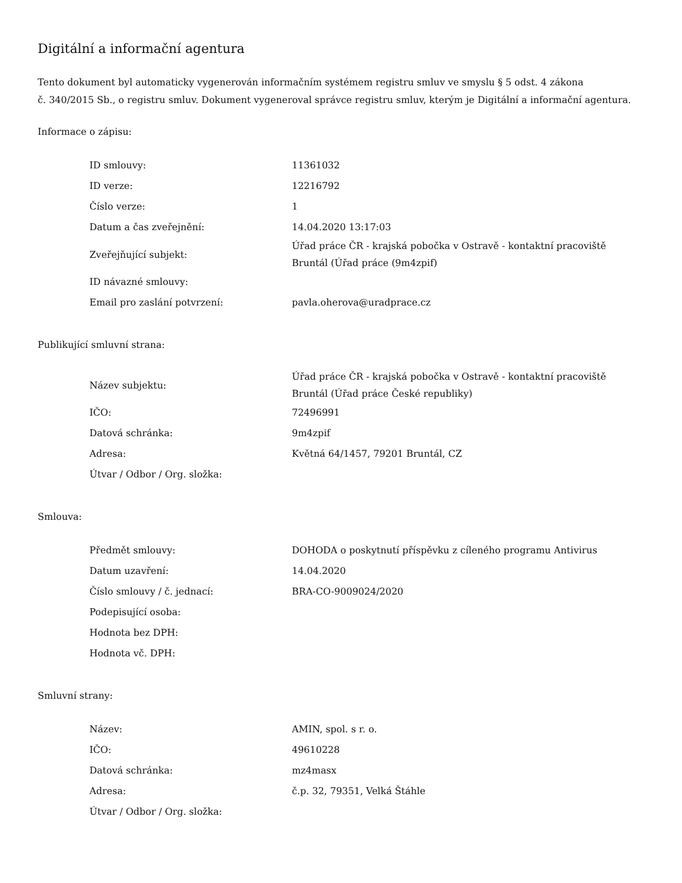Digitální a informační agentura
Tento dokument byl automaticky vygenerován informačním systémem registru smluv ve smyslu § 5 odst. 4 zákona
č. 340/2015 Sb., o registru smluv. Dokument vygeneroval správce registru smluv, kterým je Digitální a informační agentura.
Informace o zápisu:
| ID smlouvy: | 11361032 |
| ID verze: | 12216792 |
| Číslo verze: | 1 |
| Datum a čas zveřejnění: | 14.04.2020 13:17:03 |
| Zveřejňující subjekt: | Úřad práce ČR - krajská pobočka v Ostravě - kontaktní pracoviště Bruntál (Úřad práce (9m4zpif) |
| ID návazné smlouvy: | |
| Email pro zaslání potvrzení: | pavla.oherova@uradprace.cz |
Publikující smluvní strana:
| Název subjektu: | Úřad práce ČR - krajská pobočka v Ostravě - kontaktní pracoviště Bruntál (Úřad práce České republiky) |
| IČO: | 72496991 |
| Datová schránka: | 9m4zpif |
| Adresa: | Květná 64/1457, 79201 Bruntál, CZ |
| Útvar / Odbor / Org. složka: | |
Smlouva:
| Předmět smlouvy: | DOHODA o poskytnutí příspěvku z cíleného programu Antivirus |
| Datum uzavření: | 14.04.2020 |
| Číslo smlouvy / č. jednací: | BRA-CO-9009024/2020 |
| Podepisující osoba: | |
| Hodnota bez DPH: | |
| Hodnota vč. DPH: | |
Smluvní strany:
| Název: | AMIN, spol. s r. o. |
| IČO: | 49610228 |
| Datová schránka: | mz4masx |
| Adresa: | č.p. 32, 79351, Velká Štáhle |
| Útvar / Odbor / Org. složka: | |